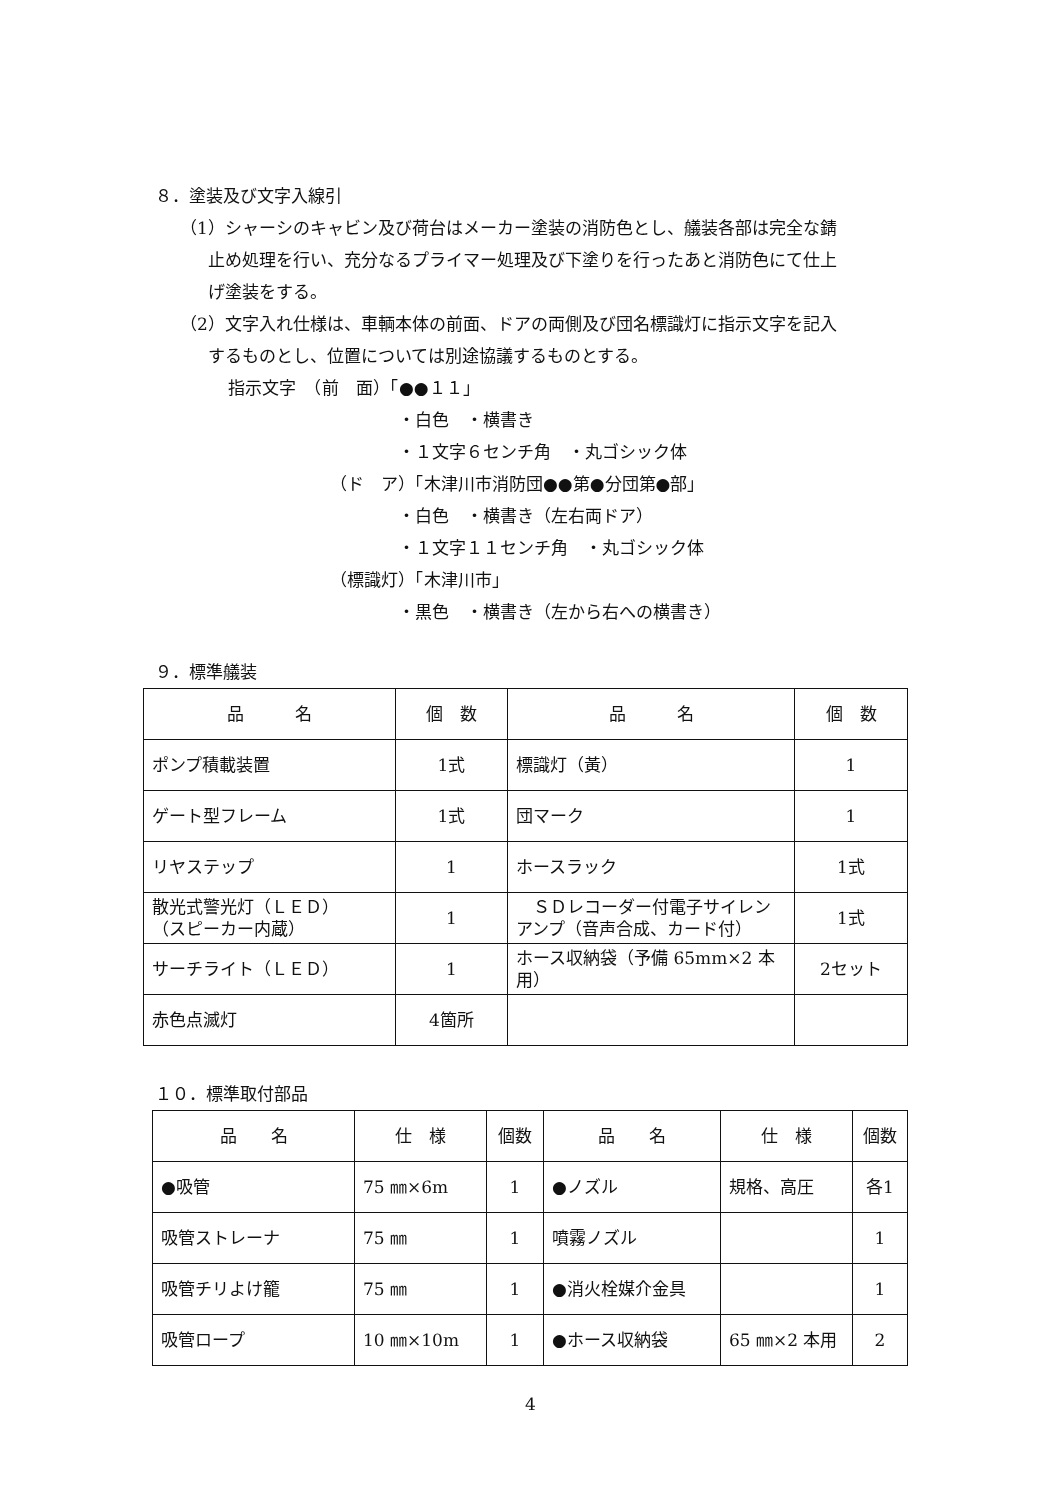８．塗装及び文字入線引
（1）シャーシのキャビン及び荷台はメーカー塗装の消防色とし、艤装各部は完全な錆
止め処理を行い、充分なるプライマー処理及び下塗りを行ったあと消防色にて仕上
げ塗装をする。
（2）文字入れ仕様は、車輌本体の前面、ドアの両側及び団名標識灯に指示文字を記入
するものとし、位置については別途協議するものとする。
指示文字　（前　面）「●●１１」
・白色　・横書き
・１文字６センチ角　・丸ゴシック体
（ド　ア）「木津川市消防団●●第●分団第●部」
・白色　・横書き（左右両ドア）
・１文字１１センチ角　・丸ゴシック体
（標識灯）「木津川市」
・黒色　・横書き（左から右への横書き）
９．標準艤装
| 品 名 | 個 数 | 品 名 | 個 数 |
| ポンプ積載装置 | 1式 | 標識灯（黃） | 1 |
| ゲート型フレーム | 1式 | 団マーク | 1 |
| リヤステップ | 1 | ホースラック | 1式 |
| 散光式警光灯（ＬＥＤ） （スピーカー内蔵） | 1 | ＳＤレコーダー付電子サイレン アンプ（音声合成、カード付） | 1式 |
| サーチライト（ＬＥＤ） | 1 | ホース収納袋（予備 65mm×2 本 用） | 2セット |
| 赤色点滅灯 | 4箇所 | | |
１０．標準取付部品
| 品 名 | 仕 様 | 個数 | 品 名 | 仕 様 | 個数 |
| ●吸管 | 75 ㎜×6m | 1 | ●ノズル | 規格、高圧 | 各1 |
| 吸管ストレーナ | 75 ㎜ | 1 | 噴霧ノズル | | 1 |
| 吸管チリよけ籠 | 75 ㎜ | 1 | ●消火栓媒介金具 | | 1 |
| 吸管ロープ | 10 ㎜×10m | 1 | ●ホース収納袋 | 65 ㎜×2 本用 | 2 |
4